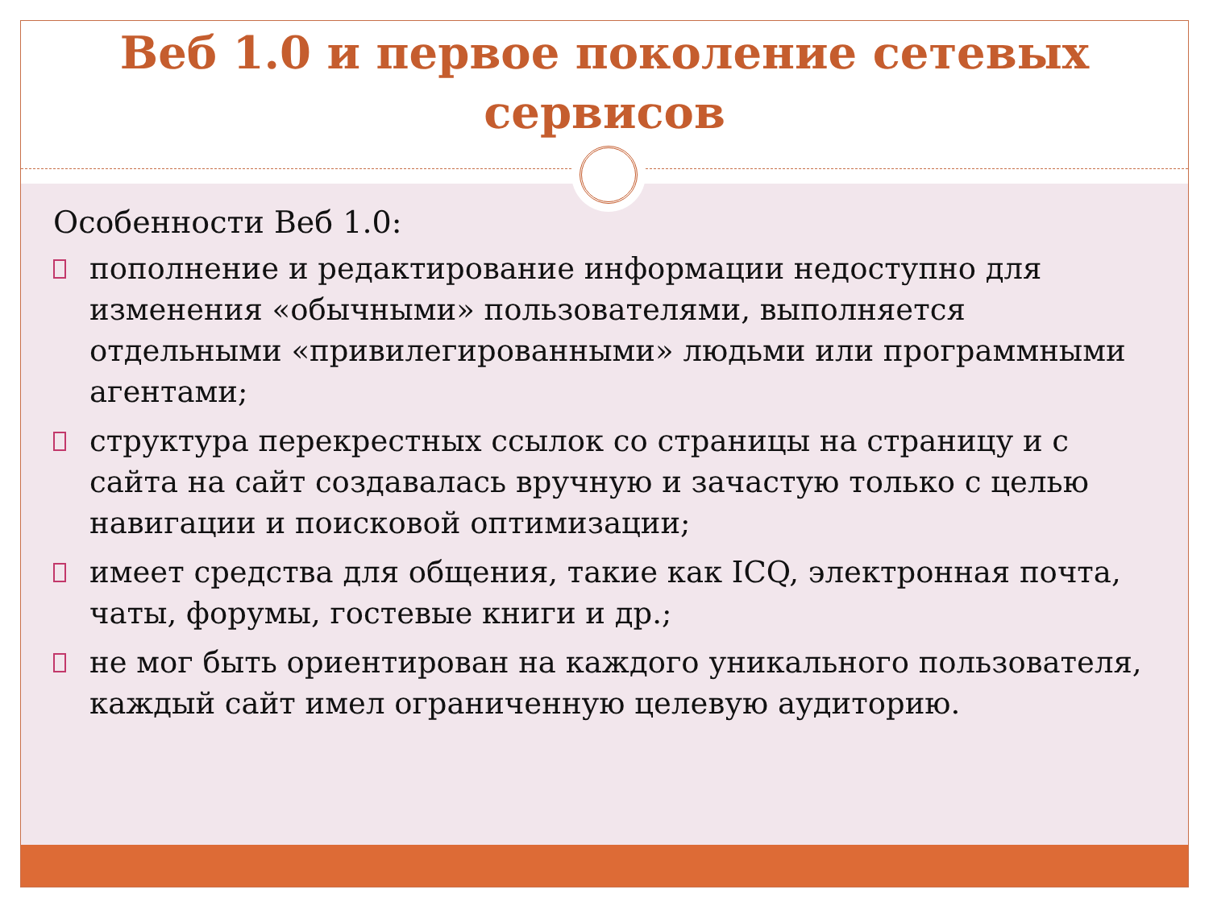Веб 1.0 и первое поколение сетевых сервисов
Особенности Веб 1.0:
пополнение и редактирование информации недоступно для изменения «обычными» пользователями, выполняется отдельными «привилегированными» людьми или программными агентами;
структура перекрестных ссылок со страницы на страницу и с сайта на сайт создавалась вручную и зачастую только с целью навигации и поисковой оптимизации;
имеет средства для общения, такие как ICQ, электронная почта, чаты, форумы, гостевые книги и др.;
не мог быть ориентирован на каждого уникального пользователя, каждый сайт имел ограниченную целевую аудиторию.